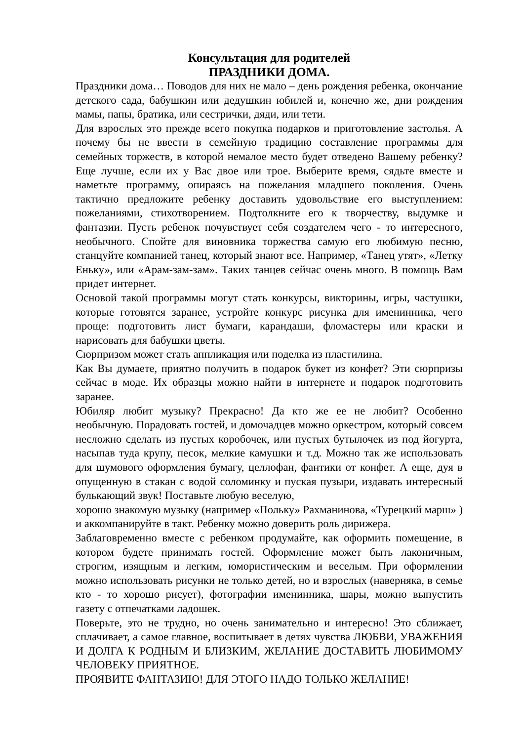Консультация для родителей
ПРАЗДНИКИ ДОМА.
Праздники дома… Поводов для них не мало – день рождения ребенка, окончание детского сада, бабушкин или дедушкин юбилей и, конечно же, дни рождения мамы, папы, братика, или сестрички, дяди, или тети.
Для взрослых это прежде всего покупка подарков и приготовление застолья. А почему бы не ввести в семейную традицию составление программы для семейных торжеств, в которой немалое место будет отведено Вашему ребенку? Еще лучше, если их у Вас двое или трое. Выберите время, сядьте вместе и наметьте программу, опираясь на пожелания младшего поколения. Очень тактично предложите ребенку доставить удовольствие его выступлением: пожеланиями, стихотворением. Подтолкните его к творчеству, выдумке и фантазии. Пусть ребенок почувствует себя создателем чего - то интересного, необычного. Спойте для виновника торжества самую его любимую песню, станцуйте компанией танец, который знают все. Например, «Танец утят», «Летку Еньку», или «Арам-зам-зам». Таких танцев сейчас очень много. В помощь Вам придет интернет.
Основой такой программы могут стать конкурсы, викторины, игры, частушки, которые готовятся заранее, устройте конкурс рисунка для именинника, чего проще: подготовить лист бумаги, карандаши, фломастеры или краски и нарисовать для бабушки цветы.
Сюрпризом может стать аппликация или поделка из пластилина.
Как Вы думаете, приятно получить в подарок букет из конфет? Эти сюрпризы сейчас в моде. Их образцы можно найти в интернете и подарок подготовить заранее.
Юбиляр любит музыку? Прекрасно! Да кто же ее не любит? Особенно необычную. Порадовать гостей, и домочадцев можно оркестром, который совсем несложно сделать из пустых коробочек, или пустых бутылочек из под йогурта, насыпав туда крупу, песок, мелкие камушки и т.д. Можно так же использовать для шумового оформления бумагу, целлофан, фантики от конфет. А еще, дуя в опущенную в стакан с водой соломинку и пуская пузыри, издавать интересный булькающий звук! Поставьте любую веселую,
хорошо знакомую музыку (например «Польку» Рахманинова, «Турецкий марш» ) и аккомпанируйте в такт. Ребенку можно доверить роль дирижера.
Заблаговременно вместе с ребенком продумайте, как оформить помещение, в котором будете принимать гостей. Оформление может быть лаконичным, строгим, изящным и легким, юмористическим и веселым. При оформлении можно использовать рисунки не только детей, но и взрослых (наверняка, в семье кто - то хорошо рисует), фотографии именинника, шары, можно выпустить газету с отпечатками ладошек.
Поверьте, это не трудно, но очень занимательно и интересно! Это сближает, сплачивает, а самое главное, воспитывает в детях чувства ЛЮБВИ, УВАЖЕНИЯ И ДОЛГА К РОДНЫМ И БЛИЗКИМ, ЖЕЛАНИЕ ДОСТАВИТЬ ЛЮБИМОМУ ЧЕЛОВЕКУ ПРИЯТНОЕ.
ПРОЯВИТЕ ФАНТАЗИЮ! ДЛЯ ЭТОГО НАДО ТОЛЬКО ЖЕЛАНИЕ!